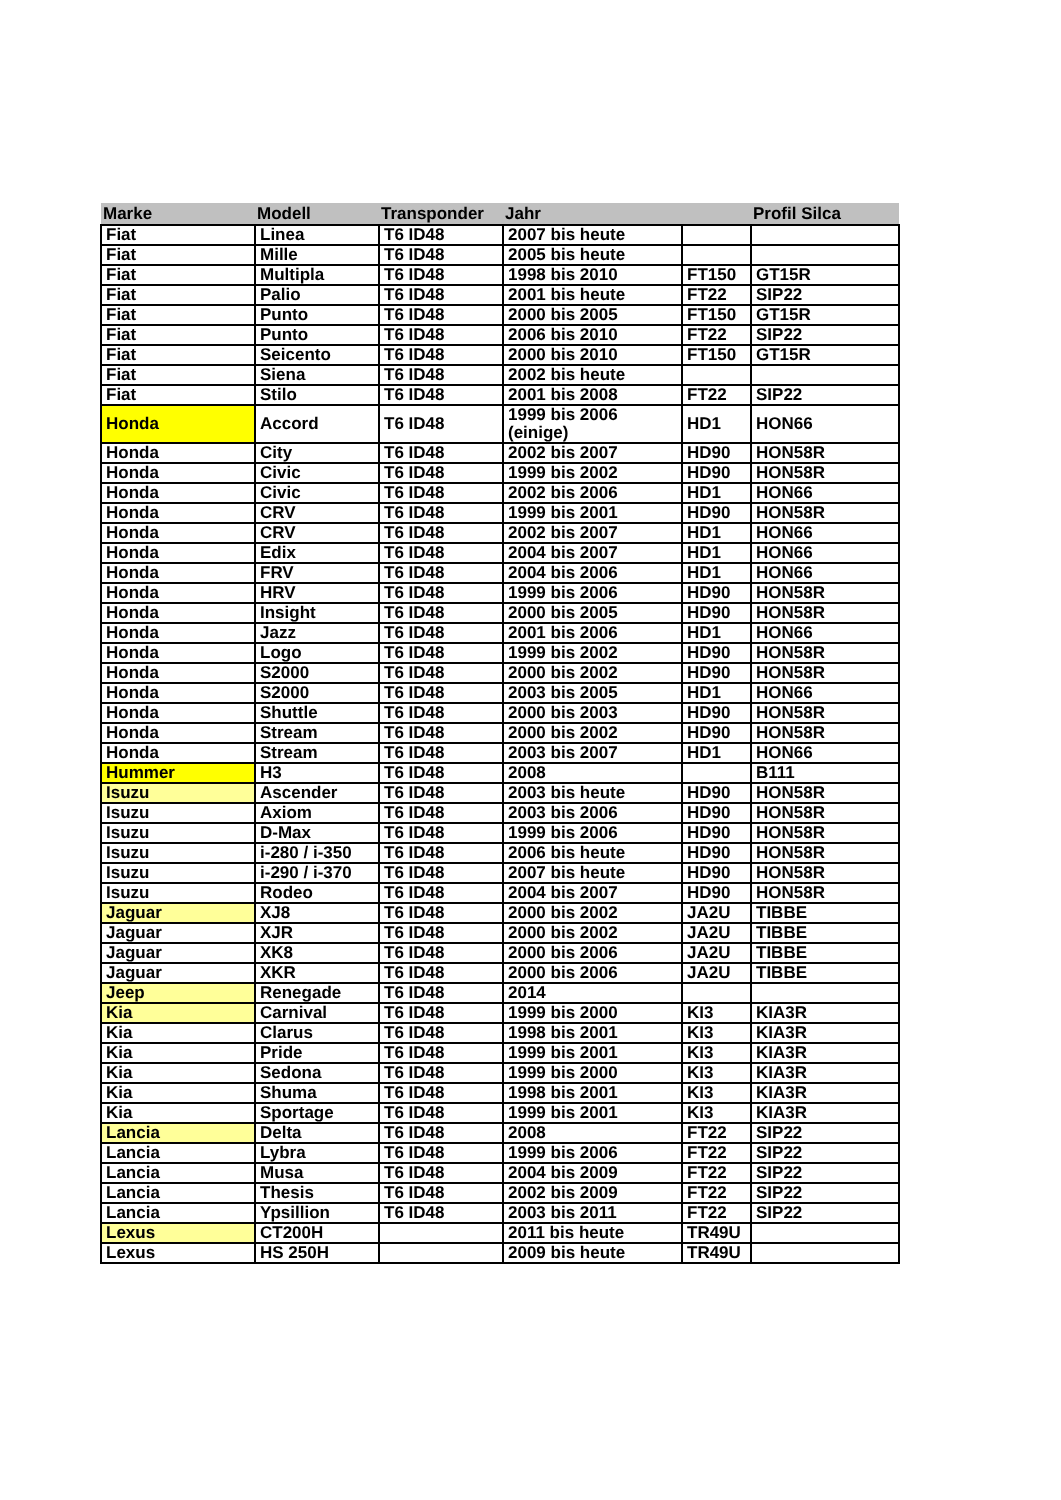| Marke | Modell | Transponder | Jahr | | Profil Silca |
| --- | --- | --- | --- | --- | --- |
| Fiat | Linea | T6 ID48 | 2007 bis heute | | |
| Fiat | Mille | T6 ID48 | 2005 bis heute | | |
| Fiat | Multipla | T6 ID48 | 1998 bis 2010 | FT150 | GT15R |
| Fiat | Palio | T6 ID48 | 2001 bis heute | FT22 | SIP22 |
| Fiat | Punto | T6 ID48 | 2000 bis 2005 | FT150 | GT15R |
| Fiat | Punto | T6 ID48 | 2006 bis 2010 | FT22 | SIP22 |
| Fiat | Seicento | T6 ID48 | 2000 bis 2010 | FT150 | GT15R |
| Fiat | Siena | T6 ID48 | 2002 bis heute | | |
| Fiat | Stilo | T6 ID48 | 2001 bis 2008 | FT22 | SIP22 |
| Honda | Accord | T6 ID48 | 1999 bis 2006 (einige) | HD1 | HON66 |
| Honda | City | T6 ID48 | 2002 bis 2007 | HD90 | HON58R |
| Honda | Civic | T6 ID48 | 1999 bis 2002 | HD90 | HON58R |
| Honda | Civic | T6 ID48 | 2002 bis 2006 | HD1 | HON66 |
| Honda | CRV | T6 ID48 | 1999 bis 2001 | HD90 | HON58R |
| Honda | CRV | T6 ID48 | 2002 bis 2007 | HD1 | HON66 |
| Honda | Edix | T6 ID48 | 2004 bis 2007 | HD1 | HON66 |
| Honda | FRV | T6 ID48 | 2004 bis 2006 | HD1 | HON66 |
| Honda | HRV | T6 ID48 | 1999 bis 2006 | HD90 | HON58R |
| Honda | Insight | T6 ID48 | 2000 bis 2005 | HD90 | HON58R |
| Honda | Jazz | T6 ID48 | 2001 bis 2006 | HD1 | HON66 |
| Honda | Logo | T6 ID48 | 1999 bis 2002 | HD90 | HON58R |
| Honda | S2000 | T6 ID48 | 2000 bis 2002 | HD90 | HON58R |
| Honda | S2000 | T6 ID48 | 2003 bis 2005 | HD1 | HON66 |
| Honda | Shuttle | T6 ID48 | 2000 bis 2003 | HD90 | HON58R |
| Honda | Stream | T6 ID48 | 2000 bis 2002 | HD90 | HON58R |
| Honda | Stream | T6 ID48 | 2003 bis 2007 | HD1 | HON66 |
| Hummer | H3 | T6 ID48 | 2008 | | B111 |
| Isuzu | Ascender | T6 ID48 | 2003 bis heute | HD90 | HON58R |
| Isuzu | Axiom | T6 ID48 | 2003 bis 2006 | HD90 | HON58R |
| Isuzu | D-Max | T6 ID48 | 1999 bis 2006 | HD90 | HON58R |
| Isuzu | i-280 / i-350 | T6 ID48 | 2006 bis heute | HD90 | HON58R |
| Isuzu | i-290 / i-370 | T6 ID48 | 2007 bis heute | HD90 | HON58R |
| Isuzu | Rodeo | T6 ID48 | 2004 bis 2007 | HD90 | HON58R |
| Jaguar | XJ8 | T6 ID48 | 2000 bis 2002 | JA2U | TIBBE |
| Jaguar | XJR | T6 ID48 | 2000 bis 2002 | JA2U | TIBBE |
| Jaguar | XK8 | T6 ID48 | 2000 bis 2006 | JA2U | TIBBE |
| Jaguar | XKR | T6 ID48 | 2000 bis 2006 | JA2U | TIBBE |
| Jeep | Renegade | T6 ID48 | 2014 | | |
| Kia | Carnival | T6 ID48 | 1999 bis 2000 | KI3 | KIA3R |
| Kia | Clarus | T6 ID48 | 1998 bis 2001 | KI3 | KIA3R |
| Kia | Pride | T6 ID48 | 1999 bis 2001 | KI3 | KIA3R |
| Kia | Sedona | T6 ID48 | 1999 bis 2000 | KI3 | KIA3R |
| Kia | Shuma | T6 ID48 | 1998 bis 2001 | KI3 | KIA3R |
| Kia | Sportage | T6 ID48 | 1999 bis 2001 | KI3 | KIA3R |
| Lancia | Delta | T6 ID48 | 2008 | FT22 | SIP22 |
| Lancia | Lybra | T6 ID48 | 1999 bis 2006 | FT22 | SIP22 |
| Lancia | Musa | T6 ID48 | 2004 bis 2009 | FT22 | SIP22 |
| Lancia | Thesis | T6 ID48 | 2002 bis 2009 | FT22 | SIP22 |
| Lancia | Ypsillion | T6 ID48 | 2003 bis 2011 | FT22 | SIP22 |
| Lexus | CT200H | | 2011 bis heute | TR49U | |
| Lexus | HS 250H | | 2009 bis heute | TR49U | |